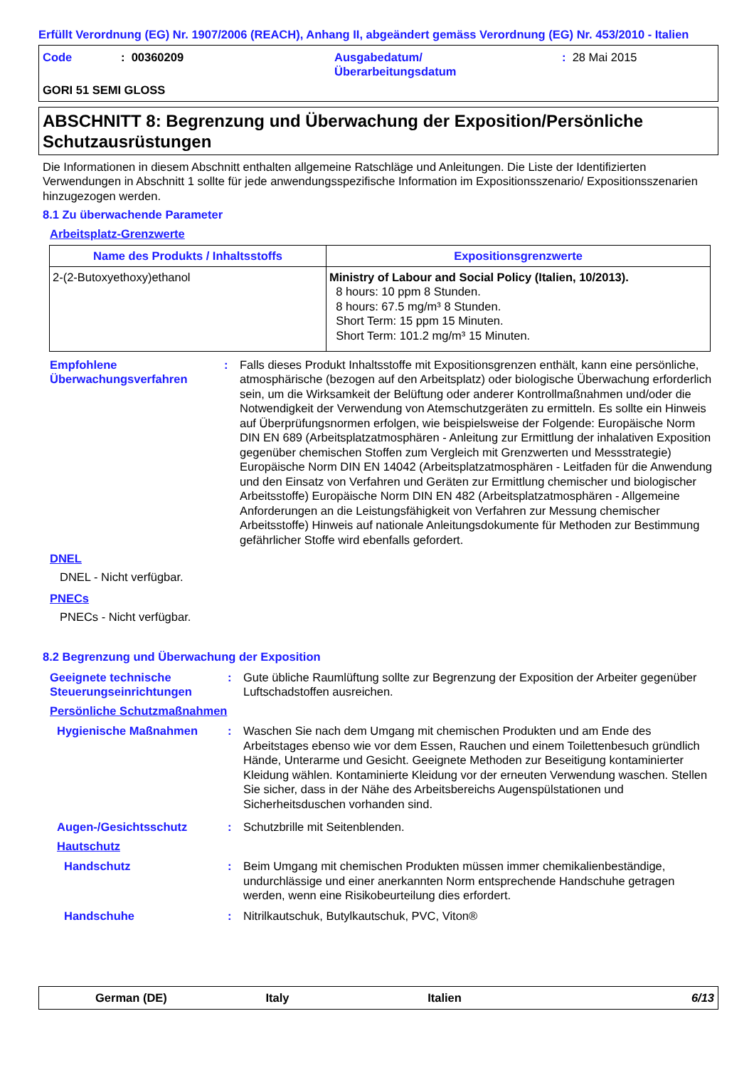Erfüllt Verordnung (EG) Nr. 1907/2006 (REACH), Anhang II, abgeändert gemäss Verordnung (EG) Nr. 453/2010 - Italien
Code: 00360209 Ausgabedatum/
Überarbeitungsdatum: 28 Mai 2015 GORI 51 SEMI GLOSS
ABSCHNITT 8: Begrenzung und Überwachung der Exposition/Persönliche Schutzausrüstungen
Die Informationen in diesem Abschnitt enthalten allgemeine Ratschläge und Anleitungen. Die Liste der Identifizierten Verwendungen in Abschnitt 1 sollte für jede anwendungsspezifische Information im Expositionsszenario/ Expositionsszenarien hinzugezogen werden.
8.1 Zu überwachende Parameter
Arbeitsplatz-Grenzwerte
| Name des Produkts / Inhaltsstoffs | Expositionsgrenzwerte |
| --- | --- |
| 2-(2-Butoxyethoxy)ethanol | Ministry of Labour and Social Policy (Italien, 10/2013). 8 hours: 10 ppm 8 Stunden. 8 hours: 67.5 mg/m³ 8 Stunden. Short Term: 15 ppm 15 Minuten. Short Term: 101.2 mg/m³ 15 Minuten. |
Empfohlene Überwachungsverfahren:
Falls dieses Produkt Inhaltsstoffe mit Expositionsgrenzen enthält, kann eine persönliche, atmosphärische (bezogen auf den Arbeitsplatz) oder biologische Überwachung erforderlich sein, um die Wirksamkeit der Belüftung oder anderer Kontrollmaßnahmen und/oder die Notwendigkeit der Verwendung von Atemschutzgeräten zu ermitteln. Es sollte ein Hinweis auf Überprüfungsnormen erfolgen, wie beispielsweise der Folgende: Europäische Norm DIN EN 689 (Arbeitsplatzatmosphären - Anleitung zur Ermittlung der inhalativen Exposition gegenüber chemischen Stoffen zum Vergleich mit Grenzwerten und Messstrategie) Europäische Norm DIN EN 14042 (Arbeitsplatzatmosphären - Leitfaden für die Anwendung und den Einsatz von Verfahren und Geräten zur Ermittlung chemischer und biologischer Arbeitsstoffe) Europäische Norm DIN EN 482 (Arbeitsplatzatmosphären - Allgemeine Anforderungen an die Leistungsfähigkeit von Verfahren zur Messung chemischer Arbeitsstoffe) Hinweis auf nationale Anleitungsdokumente für Methoden zur Bestimmung gefährlicher Stoffe wird ebenfalls gefordert.
DNEL
DNEL - Nicht verfügbar.
PNECs
PNECs - Nicht verfügbar.
8.2 Begrenzung und Überwachung der Exposition
Geeignete technische Steuerungseinrichtungen:
Gute übliche Raumlüftung sollte zur Begrenzung der Exposition der Arbeiter gegenüber Luftschadstoffen ausreichen.
Persönliche Schutzmaßnahmen
Hygienische Maßnahmen:
Waschen Sie nach dem Umgang mit chemischen Produkten und am Ende des Arbeitstages ebenso wie vor dem Essen, Rauchen und einem Toilettenbesuch gründlich Hände, Unterarme und Gesicht. Geeignete Methoden zur Beseitigung kontaminierter Kleidung wählen. Kontaminierte Kleidung vor der erneuten Verwendung waschen. Stellen Sie sicher, dass in der Nähe des Arbeitsbereichs Augenspülstationen und Sicherheitsduschen vorhanden sind.
Augen-/Gesichtsschutz:
Schutzbrille mit Seitenblenden.
Hautschutz
Handschutz:
Beim Umgang mit chemischen Produkten müssen immer chemikalienbeständige, undurchlässige und einer anerkannten Norm entsprechende Handschuhe getragen werden, wenn eine Risikobeurteilung dies erfordert.
Handschuhe:
Nitrilkautschuk, Butylkautschuk, PVC, Viton®
German (DE) Italy Italien 6/13